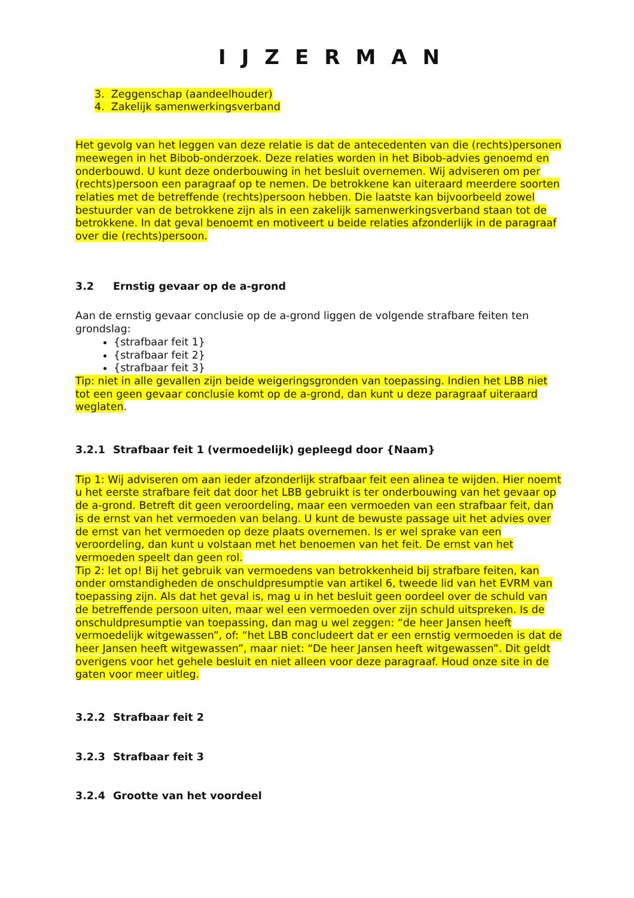IJZERMAN
3. Zeggenschap (aandeelhouder)
4. Zakelijk samenwerkingsverband
Het gevolg van het leggen van deze relatie is dat de antecedenten van die (rechts)personen meewegen in het Bibob-onderzoek. Deze relaties worden in het Bibob-advies genoemd en onderbouwd. U kunt deze onderbouwing in het besluit overnemen. Wij adviseren om per (rechts)persoon een paragraaf op te nemen. De betrokkene kan uiteraard meerdere soorten relaties met de betreffende (rechts)persoon hebben. Die laatste kan bijvoorbeeld zowel bestuurder van de betrokkene zijn als in een zakelijk samenwerkingsverband staan tot de betrokkene. In dat geval benoemt en motiveert u beide relaties afzonderlijk in de paragraaf over die (rechts)persoon.
3.2 Ernstig gevaar op de a-grond
Aan de ernstig gevaar conclusie op de a-grond liggen de volgende strafbare feiten ten grondslag:
{strafbaar feit 1}
{strafbaar feit 2}
{strafbaar feit 3}
Tip: niet in alle gevallen zijn beide weigeringsgronden van toepassing. Indien het LBB niet tot een geen gevaar conclusie komt op de a-grond, dan kunt u deze paragraaf uiteraard weglaten.
3.2.1 Strafbaar feit 1 (vermoedelijk) gepleegd door {Naam}
Tip 1: Wij adviseren om aan ieder afzonderlijk strafbaar feit een alinea te wijden. Hier noemt u het eerste strafbare feit dat door het LBB gebruikt is ter onderbouwing van het gevaar op de a-grond. Betreft dit geen veroordeling, maar een vermoeden van een strafbaar feit, dan is de ernst van het vermoeden van belang. U kunt de bewuste passage uit het advies over de ernst van het vermoeden op deze plaats overnemen. Is er wel sprake van een veroordeling, dan kunt u volstaan met het benoemen van het feit. De ernst van het vermoeden speelt dan geen rol.
Tip 2: let op! Bij het gebruik van vermoedens van betrokkenheid bij strafbare feiten, kan onder omstandigheden de onschuldpresumptie van artikel 6, tweede lid van het EVRM van toepassing zijn. Als dat het geval is, mag u in het besluit geen oordeel over de schuld van de betreffende persoon uiten, maar wel een vermoeden over zijn schuld uitspreken. Is de onschuldpresumptie van toepassing, dan mag u wel zeggen: “de heer Jansen heeft vermoedelijk witgewassen”, of: “het LBB concludeert dat er een ernstig vermoeden is dat de heer Jansen heeft witgewassen”, maar niet: “De heer Jansen heeft witgewassen”. Dit geldt overigens voor het gehele besluit en niet alleen voor deze paragraaf. Houd onze site in de gaten voor meer uitleg.
3.2.2 Strafbaar feit 2
3.2.3 Strafbaar feit 3
3.2.4 Grootte van het voordeel